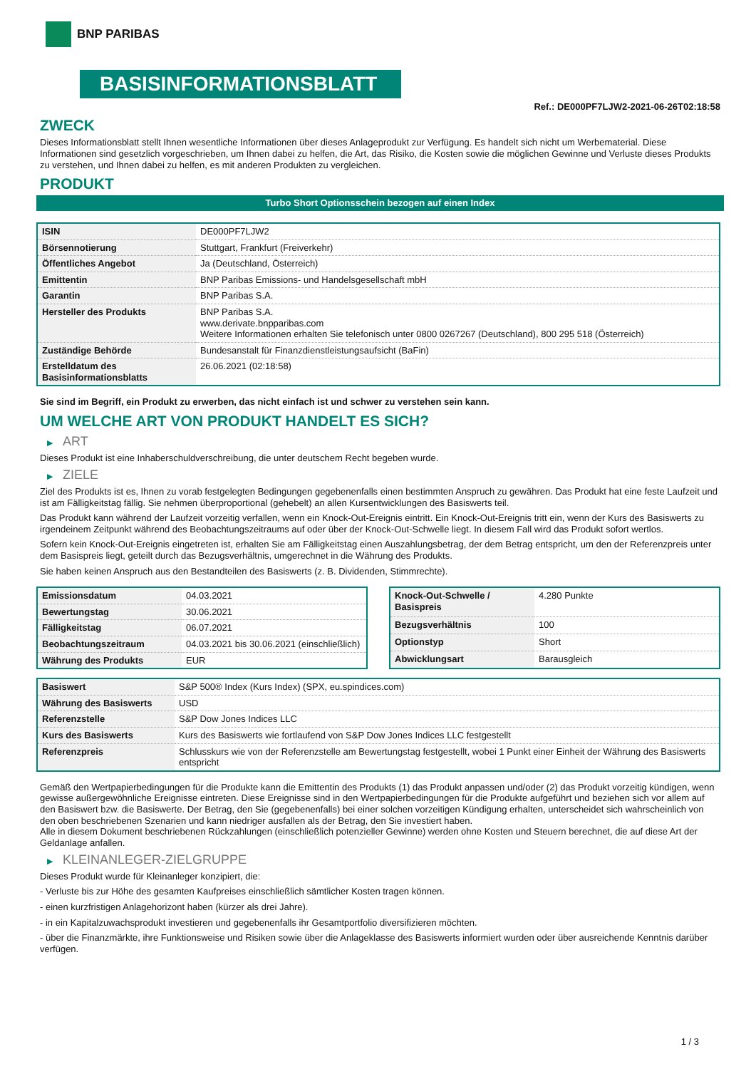BNP PARIBAS
BASISINFORMATIONSBLATT
Ref.: DE000PF7LJW2-2021-06-26T02:18:58
ZWECK
Dieses Informationsblatt stellt Ihnen wesentliche Informationen über dieses Anlageprodukt zur Verfügung. Es handelt sich nicht um Werbematerial. Diese Informationen sind gesetzlich vorgeschrieben, um Ihnen dabei zu helfen, die Art, das Risiko, die Kosten sowie die möglichen Gewinne und Verluste dieses Produkts zu verstehen, und Ihnen dabei zu helfen, es mit anderen Produkten zu vergleichen.
PRODUKT
Turbo Short Optionsschein bezogen auf einen Index
| ISIN | DE000PF7LJW2 |
| Börsennotierung | Stuttgart, Frankfurt (Freiverkehr) |
| Öffentliches Angebot | Ja (Deutschland, Österreich) |
| Emittentin | BNP Paribas Emissions- und Handelsgesellschaft mbH |
| Garantin | BNP Paribas S.A. |
| Hersteller des Produkts | BNP Paribas S.A. www.derivate.bnpparibas.com Weitere Informationen erhalten Sie telefonisch unter 0800 0267267 (Deutschland), 800 295 518 (Österreich) |
| Zuständige Behörde | Bundesanstalt für Finanzdienstleistungsaufsicht (BaFin) |
| Erstelldatum des Basisinformationsblatts | 26.06.2021 (02:18:58) |
Sie sind im Begriff, ein Produkt zu erwerben, das nicht einfach ist und schwer zu verstehen sein kann.
UM WELCHE ART VON PRODUKT HANDELT ES SICH?
▶ ART
Dieses Produkt ist eine Inhaberschuldverschreibung, die unter deutschem Recht begeben wurde.
▶ ZIELE
Ziel des Produkts ist es, Ihnen zu vorab festgelegten Bedingungen gegebenenfalls einen bestimmten Anspruch zu gewähren. Das Produkt hat eine feste Laufzeit und ist am Fälligkeitstag fällig. Sie nehmen überproportional (gehebelt) an allen Kursentwicklungen des Basiswerts teil.
Das Produkt kann während der Laufzeit vorzeitig verfallen, wenn ein Knock-Out-Ereignis eintritt. Ein Knock-Out-Ereignis tritt ein, wenn der Kurs des Basiswerts zu irgendeinem Zeitpunkt während des Beobachtungszeitraums auf oder über der Knock-Out-Schwelle liegt. In diesem Fall wird das Produkt sofort wertlos.
Sofern kein Knock-Out-Ereignis eingetreten ist, erhalten Sie am Fälligkeitstag einen Auszahlungsbetrag, der dem Betrag entspricht, um den der Referenzpreis unter dem Basispreis liegt, geteilt durch das Bezugsverhältnis, umgerechnet in die Währung des Produkts.
Sie haben keinen Anspruch aus den Bestandteilen des Basiswerts (z. B. Dividenden, Stimmrechte).
| Emissionsdatum | 04.03.2021 |
| Bewertungstag | 30.06.2021 |
| Fälligkeitstag | 06.07.2021 |
| Beobachtungszeitraum | 04.03.2021 bis 30.06.2021 (einschließlich) |
| Währung des Produkts | EUR |
| Knock-Out-Schwelle / Basispreis | 4.280 Punkte |
| Bezugsverhältnis | 100 |
| Optionstyp | Short |
| Abwicklungsart | Barausgleich |
| Basiswert | S&P 500® Index (Kurs Index) (SPX, eu.spindices.com) |
| Währung des Basiswerts | USD |
| Referenzstelle | S&P Dow Jones Indices LLC |
| Kurs des Basiswerts | Kurs des Basiswerts wie fortlaufend von S&P Dow Jones Indices LLC festgestellt |
| Referenzpreis | Schlusskurs wie von der Referenzstelle am Bewertungstag festgestellt, wobei 1 Punkt einer Einheit der Währung des Basiswerts entspricht |
Gemäß den Wertpapierbedingungen für die Produkte kann die Emittentin des Produkts (1) das Produkt anpassen und/oder (2) das Produkt vorzeitig kündigen, wenn gewisse außergewöhnliche Ereignisse eintreten. Diese Ereignisse sind in den Wertpapierbedingungen für die Produkte aufgeführt und beziehen sich vor allem auf den Basiswert bzw. die Basiswerte. Der Betrag, den Sie (gegebenenfalls) bei einer solchen vorzeitigen Kündigung erhalten, unterscheidet sich wahrscheinlich von den oben beschriebenen Szenarien und kann niedriger ausfallen als der Betrag, den Sie investiert haben.
Alle in diesem Dokument beschriebenen Rückzahlungen (einschließlich potenzieller Gewinne) werden ohne Kosten und Steuern berechnet, die auf diese Art der Geldanlage anfallen.
▶ KLEINANLEGER-ZIELGRUPPE
Dieses Produkt wurde für Kleinanleger konzipiert, die:
- Verluste bis zur Höhe des gesamten Kaufpreises einschließlich sämtlicher Kosten tragen können.
- einen kurzfristigen Anlagehorizont haben (kürzer als drei Jahre).
- in ein Kapitalzuwachsprodukt investieren und gegebenenfalls ihr Gesamtportfolio diversifizieren möchten.
- über die Finanzmärkte, ihre Funktionsweise und Risiken sowie über die Anlageklasse des Basiswerts informiert wurden oder über ausreichende Kenntnis darüber verfügen.
1 / 3